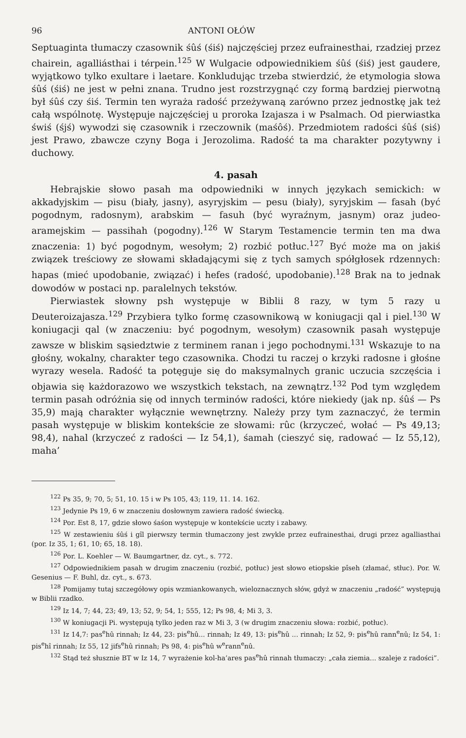96 ANTONI OŁÓW
Septuaginta tłumaczy czasownik śûś (śiś) najczęściej przez eufrainesthai, rzadziej przez chairein, agalliásthai i térpein.<sup>125</sup> W Wulgacie odpowiednikiem śûś (śiś) jest gaudere, wyjątkowo tylko exultare i laetare. Konkludując trzeba stwierdzić, że etymologia słowa śûś (śiś) ne jest w pełni znana. Trudno jest rozstrzygnąć czy formą bardziej pierwotną był śûś czy śiś. Termin ten wyraża radość przeżywaną zarówno przez jednostkę jak też całą wspólnotę. Występuje najczęściej u proroka Izajasza i w Psalmach. Od pierwiastka świś (śjś) wywodzi się czasownik i rzeczownik (maśôś). Przedmiotem radości śûś (siś) jest Prawo, zbawcze czyny Boga i Jerozolima. Radość ta ma charakter pozytywny i duchowy.
4. pasah
Hebrajskie słowo pasah ma odpowiedniki w innych językach semickich: w akkadyjskim — pisu (biały, jasny), asyryjskim — pesu (biały), syryjskim — fasah (być pogodnym, radosnym), arabskim — fasuh (być wyraźnym, jasnym) oraz judeo-aramejskim — passihah (pogodny).<sup>126</sup> W Starym Testamencie termin ten ma dwa znaczenia: 1) być pogodnym, wesołym; 2) rozbić potłuc.<sup>127</sup> Być może ma on jakiś związek treściowy ze słowami składającymi się z tych samych spółgłosek rdzennych: hapas (mieć upodobanie, związać) i hefes (radość, upodobanie).<sup>128</sup> Brak na to jednak dowodów w postaci np. paralelnych tekstów.
Pierwiastek słowny psh występuje w Biblii 8 razy, w tym 5 razy u Deuteroizajasza.<sup>129</sup> Przybiera tylko formę czasownikową w koniugacji qal i piel.<sup>130</sup> W koniugacji qal (w znaczeniu: być pogodnym, wesołym) czasownik pasah występuje zawsze w bliskim sąsiedztwie z terminem ranan i jego pochodnymi.<sup>131</sup> Wskazuje to na głośny, wokalny, charakter tego czasownika. Chodzi tu raczej o krzyki radosne i głośne wyrazy wesela. Radość ta potęguje się do maksymalnych granic uczucia szczęścia i objawia się każdorazowo we wszystkich tekstach, na zewnątrz.<sup>132</sup> Pod tym względem termin pasah odróżnia się od innych terminów radości, które niekiedy (jak np. śûś — Ps 35,9) mają charakter wyłącznie wewnętrzny. Należy przy tym zaznaczyć, że termin pasah występuje w bliskim kontekście ze słowami: rûc (krzyczeć, wołać — Ps 49,13; 98,4), nahal (krzyczeć z radości — Iz 54,1), śamah (cieszyć się, radować — Iz 55,12), maha’
<sup>122</sup> Ps 35, 9; 70, 5; 51, 10. 15 i w Ps 105, 43; 119, 11. 14. 162.
<sup>123</sup> Jedynie Ps 19, 6 w znaczeniu dosłownym zawiera radość świecką.
<sup>124</sup> Por. Est 8, 17, gdzie słowo śaśon występuje w kontekście uczty i zabawy.
<sup>125</sup> W zestawieniu śûś i gîl pierwszy termin tłumaczony jest zwykle przez eufrainesthai, drugi przez agalliasthai (por. Iz 35, 1; 61, 10; 65, 18. 18).
<sup>126</sup> Por. L. Koehler — W. Baumgartner, dz. cyt., s. 772.
<sup>127</sup> Odpowiednikiem pasah w drugim znaczeniu (rozbić, potłuc) jest słowo etiopskie pîseh (złamać, stłuc). Por. W. Gesenius — F. Buhl, dz. cyt., s. 673.
<sup>128</sup> Pomijamy tutaj szczegółowy opis wzmiankowanych, wieloznacznych słów, gdyż w znaczeniu „radość” występują w Biblii rzadko.
<sup>129</sup> Iz 14, 7; 44, 23; 49, 13; 52, 9; 54, 1; 555, 12; Ps 98, 4; Mi 3, 3.
<sup>130</sup> W koniugacji Pi. występują tylko jeden raz w Mi 3, 3 (w drugim znaczeniu słowa: rozbić, potłuc).
<sup>131</sup> Iz 14,7: pas<sup>e</sup>hû rinnah; Iz 44, 23: pis<sup>e</sup>hû... rinnah; Iz 49, 13: pis<sup>e</sup>hû ... rinnah; Iz 52, 9: pis<sup>e</sup>hû rann<sup>e</sup>nû; Iz 54, 1: pis<sup>e</sup>hî rinnah; Iz 55, 12 jifs<sup>e</sup>hû rinnah; Ps 98, 4: pis<sup>e</sup>hû w<sup>e</sup>rann<sup>e</sup>nû.
<sup>132</sup> Stąd też słusznie BT w Iz 14, 7 wyrażenie kol-ha’ares pas<sup>e</sup>hû rinnah tłumaczy: „cała ziemia... szaleje z radości”.